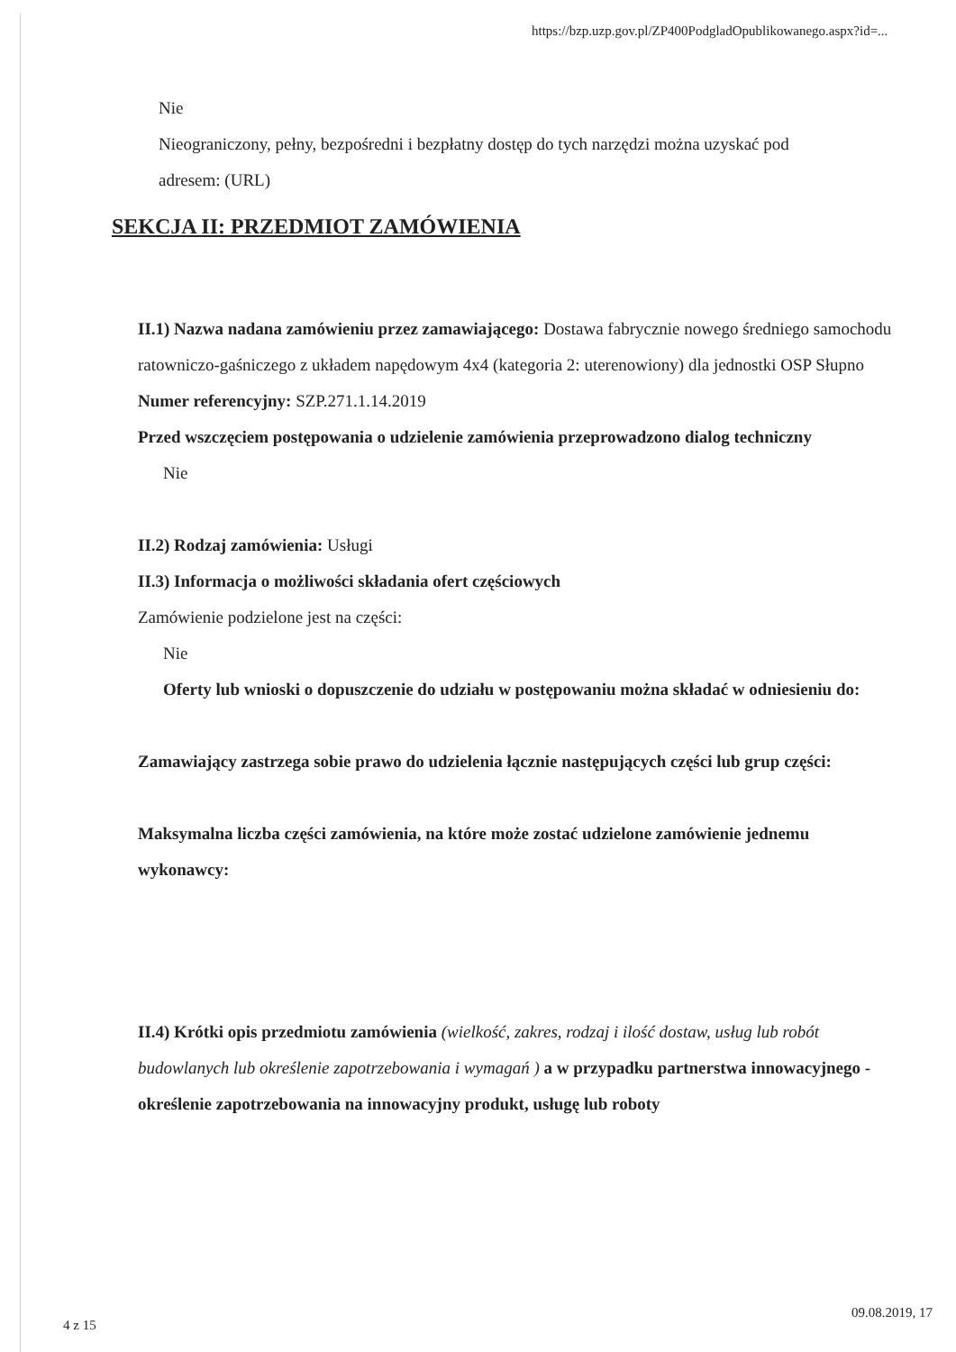https://bzp.uzp.gov.pl/ZP400PodgladOpublikowanego.aspx?id=...
Nie
Nieograniczony, pełny, bezpośredni i bezpłatny dostęp do tych narzędzi można uzyskać pod
adresem: (URL)
SEKCJA II: PRZEDMIOT ZAMÓWIENIA
II.1) Nazwa nadana zamówieniu przez zamawiającego: Dostawa fabrycznie nowego średniego samochodu ratowniczo-gaśniczego z układem napędowym 4x4 (kategoria 2: uterenowiony) dla jednostki OSP Słupno
Numer referencyjny: SZP.271.1.14.2019
Przed wszczęciem postępowania o udzielenie zamówienia przeprowadzono dialog techniczny
Nie
II.2) Rodzaj zamówienia: Usługi
II.3) Informacja o możliwości składania ofert częściowych
Zamówienie podzielone jest na części:
Nie
Oferty lub wnioski o dopuszczenie do udziału w postępowaniu można składać w odniesieniu do:
Zamawiający zastrzega sobie prawo do udzielenia łącznie następujących części lub grup części:
Maksymalna liczba części zamówienia, na które może zostać udzielone zamówienie jednemu wykonawcy:
II.4) Krótki opis przedmiotu zamówienia (wielkość, zakres, rodzaj i ilość dostaw, usług lub robót budowlanych lub określenie zapotrzebowania i wymagań ) a w przypadku partnerstwa innowacyjnego - określenie zapotrzebowania na innowacyjny produkt, usługę lub roboty
4 z 15
09.08.2019, 17